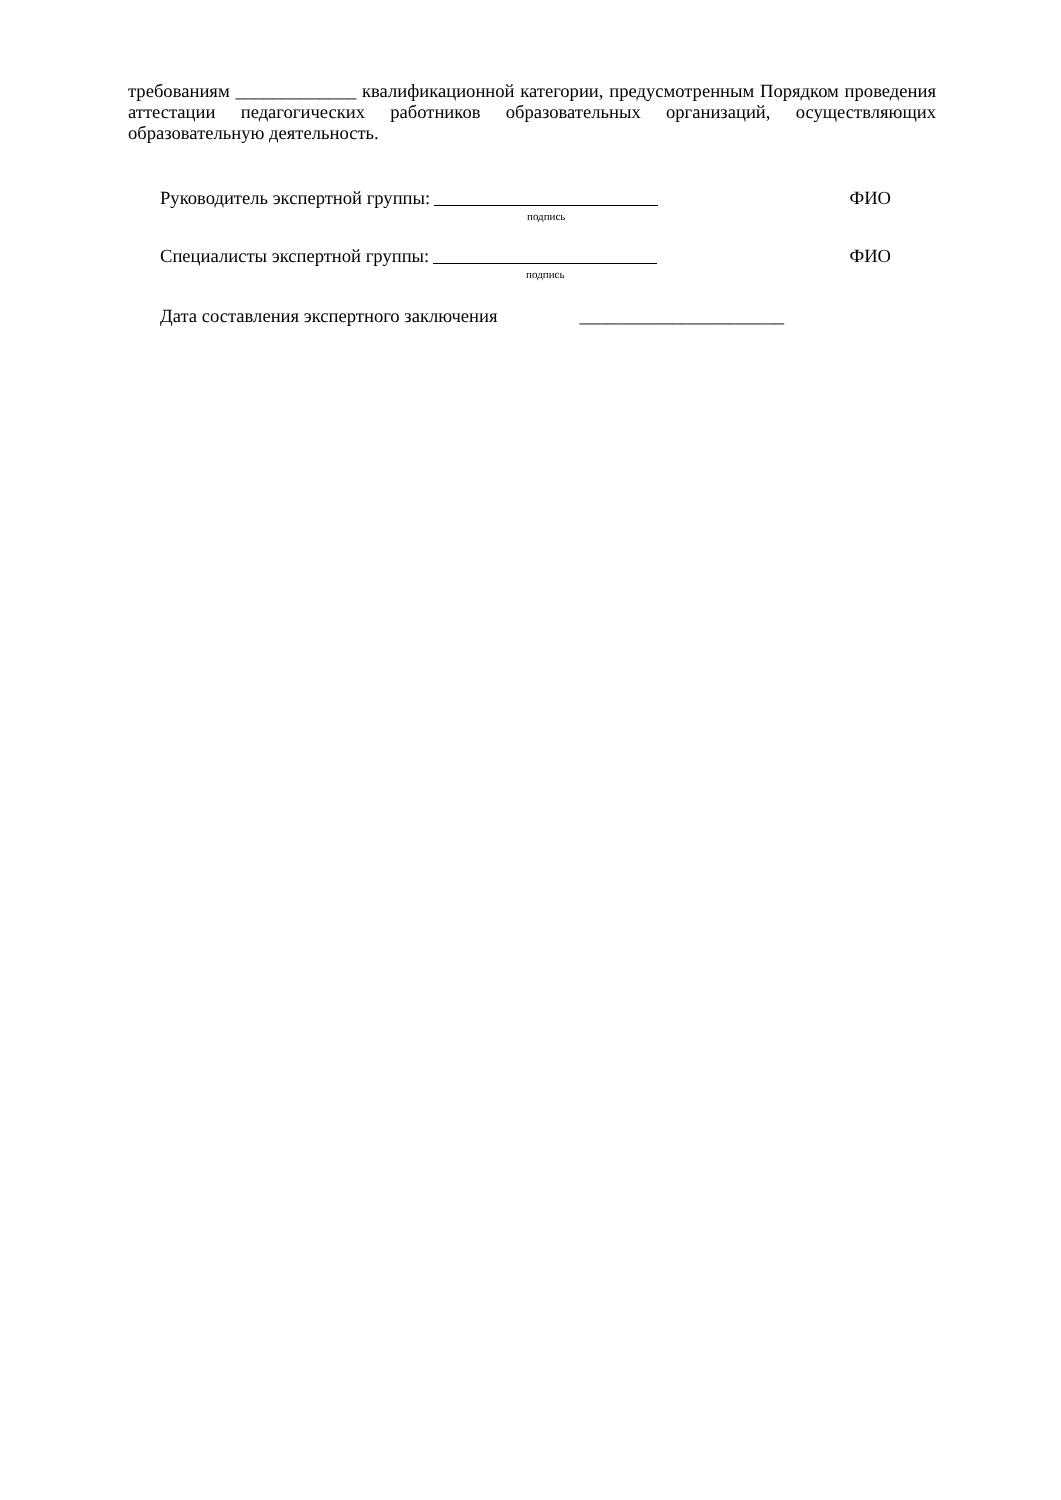требованиям _____________ квалификационной категории, предусмотренным Порядком проведения аттестации педагогических работников образовательных организаций, осуществляющих образовательную деятельность.
Руководитель экспертной группы:
подпись
ФИО
Специалисты экспертной группы:
подпись
ФИО
Дата составления экспертного заключения ______________________